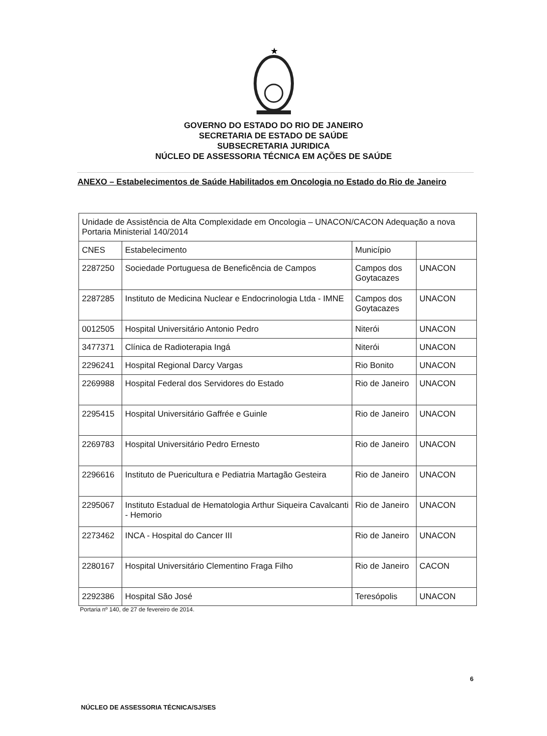★
GOVERNO DO ESTADO DO RIO DE JANEIRO
SECRETARIA DE ESTADO DE SAÚDE
SUBSECRETARIA JURIDICA
NÚCLEO DE ASSESSORIA TÉCNICA EM AÇÕES DE SAÚDE
ANEXO – Estabelecimentos de Saúde Habilitados em Oncologia no Estado do Rio de Janeiro
| Unidade de Assistência de Alta Complexidade em Oncologia – UNACON/CACON Adequação a nova Portaria Ministerial 140/2014 | | | |
| --- | --- | --- | --- |
| CNES | Estabelecimento | Município | |
| 2287250 | Sociedade Portuguesa de Beneficência de Campos | Campos dos Goytacazes | UNACON |
| 2287285 | Instituto de Medicina Nuclear e Endocrinologia Ltda - IMNE | Campos dos Goytacazes | UNACON |
| 0012505 | Hospital Universitário Antonio Pedro | Niterói | UNACON |
| 3477371 | Clínica de Radioterapia Ingá | Niterói | UNACON |
| 2296241 | Hospital Regional Darcy Vargas | Rio Bonito | UNACON |
| 2269988 | Hospital Federal dos Servidores do Estado | Rio de Janeiro | UNACON |
| 2295415 | Hospital Universitário Gaffrée e Guinle | Rio de Janeiro | UNACON |
| 2269783 | Hospital Universitário Pedro Ernesto | Rio de Janeiro | UNACON |
| 2296616 | Instituto de Puericultura e Pediatria Martagão Gesteira | Rio de Janeiro | UNACON |
| 2295067 | Instituto Estadual de Hematologia Arthur Siqueira Cavalcanti - Hemorio | Rio de Janeiro | UNACON |
| 2273462 | INCA - Hospital do Cancer III | Rio de Janeiro | UNACON |
| 2280167 | Hospital Universitário Clementino Fraga Filho | Rio de Janeiro | CACON |
| 2292386 | Hospital São José | Teresópolis | UNACON |
Portaria nº 140, de 27 de fevereiro de 2014.
6
NÚCLEO DE ASSESSORIA TÉCNICA/SJ/SES